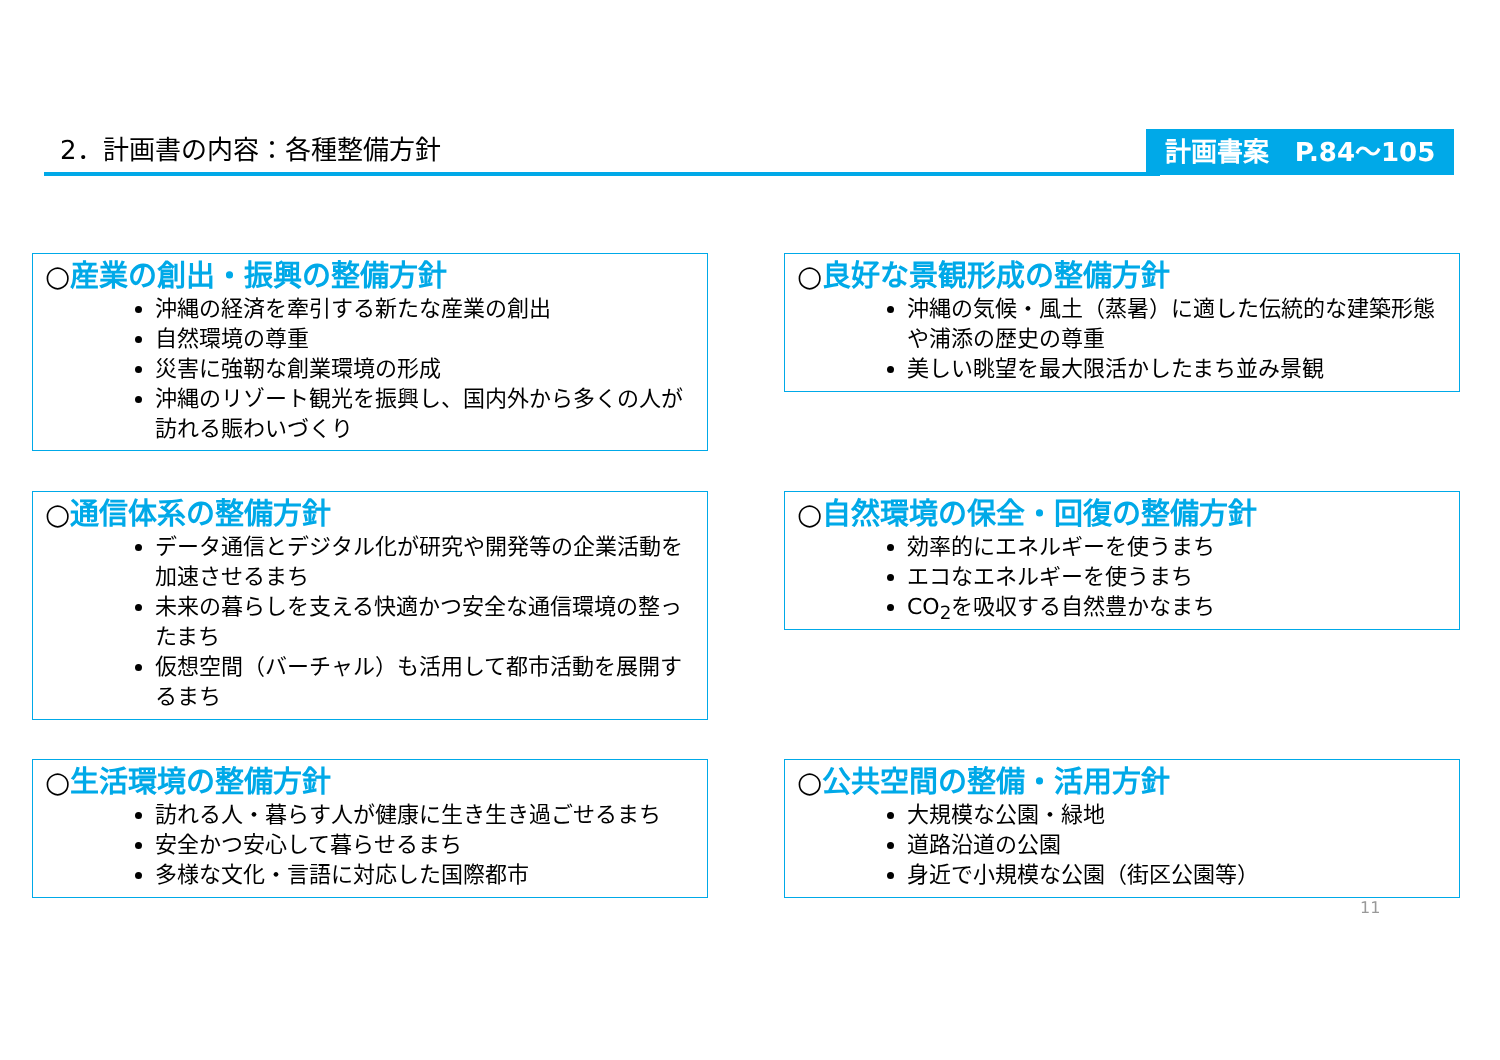2．計画書の内容：各種整備方針 計画書案　P.84～105
○産業の創出・振興の整備方針
沖縄の経済を牽引する新たな産業の創出
自然環境の尊重
災害に強靭な創業環境の形成
沖縄のリゾート観光を振興し、国内外から多くの人が訪れる賑わいづくり
○良好な景観形成の整備方針
沖縄の気候・風土（蒸暑）に適した伝統的な建築形態や浦添の歴史の尊重
美しい眺望を最大限活かしたまち並み景観
○通信体系の整備方針
データ通信とデジタル化が研究や開発等の企業活動を加速させるまち
未来の暮らしを支える快適かつ安全な通信環境の整ったまち
仮想空間（バーチャル）も活用して都市活動を展開するまち
○自然環境の保全・回復の整備方針
効率的にエネルギーを使うまち
エコなエネルギーを使うまち
CO<sub>2</sub>を吸収する自然豊かなまち
○生活環境の整備方針
訪れる人・暮らす人が健康に生き生き過ごせるまち
安全かつ安心して暮らせるまち
多様な文化・言語に対応した国際都市
○公共空間の整備・活用方針
大規模な公園・緑地
道路沿道の公園
身近で小規模な公園（街区公園等）
11